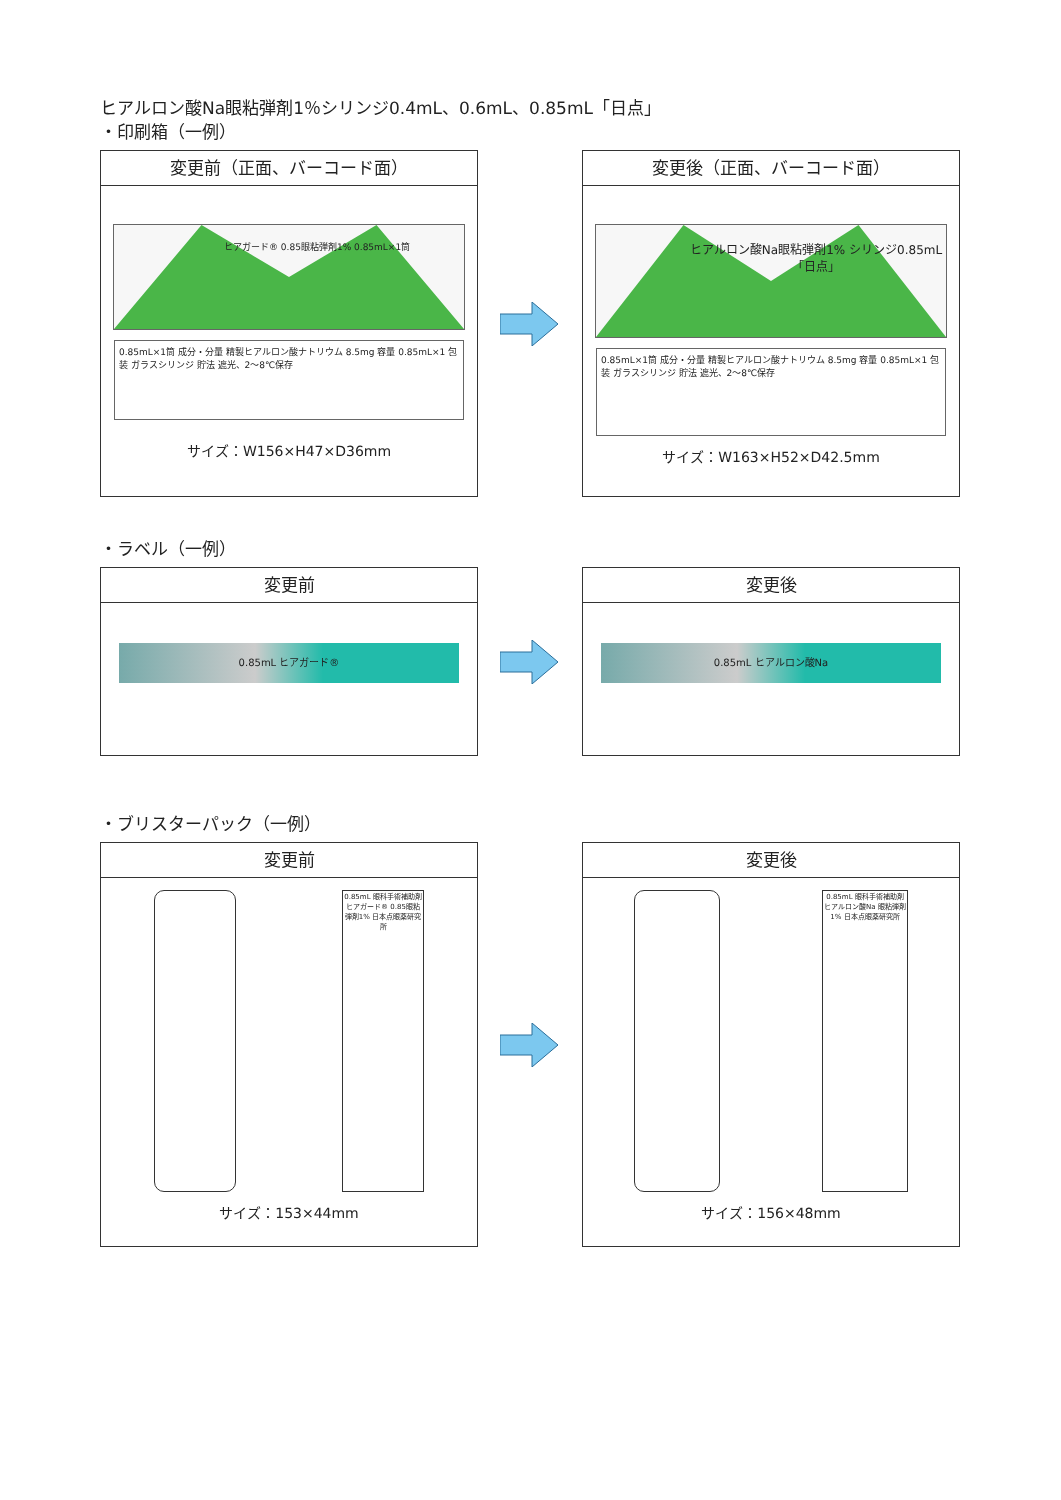ヒアルロン酸Na眼粘弾剤1％シリンジ0.4mL、0.6mL、0.85mL「日点」
・印刷箱（一例）
変更前（正面、バーコード面）
ヒアガード® 0.85眼粘弾剤1% 0.85mL×1筒
0.85mL×1筒 成分・分量 精製ヒアルロン酸ナトリウム 8.5mg 容量 0.85mL×1 包装 ガラスシリンジ 貯法 遮光、2～8℃保存
サイズ：W156×H47×D36mm
変更後（正面、バーコード面）
ヒアルロン酸Na眼粘弾剤1% シリンジ0.85mL「日点」
0.85mL×1筒 成分・分量 精製ヒアルロン酸ナトリウム 8.5mg 容量 0.85mL×1 包装 ガラスシリンジ 貯法 遮光、2～8℃保存
サイズ：W163×H52×D42.5mm
・ラベル（一例）
変更前
0.85mL ヒアガード®
変更後
0.85mL ヒアルロン酸Na
・ブリスターパック（一例）
変更前
0.85mL 眼科手術補助剤 ヒアガード® 0.85眼粘弾剤1% 日本点眼薬研究所
サイズ：153×44mm
変更後
0.85mL 眼科手術補助剤 ヒアルロン酸Na 眼粘弾剤1% 日本点眼薬研究所
サイズ：156×48mm